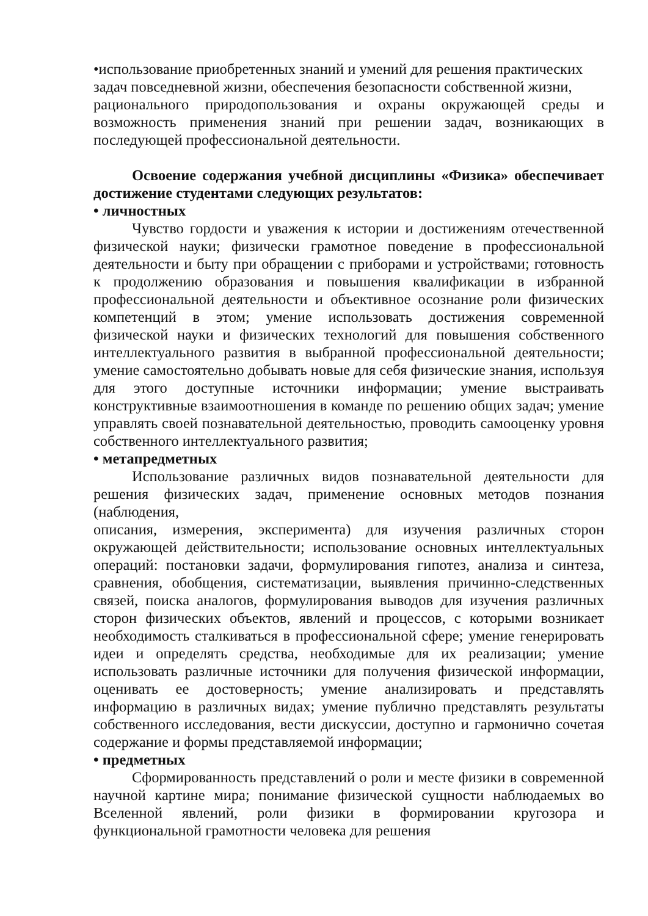•использование приобретенных знаний и умений для решения практических
задач повседневной жизни, обеспечения безопасности собственной жизни,
рационального природопользования и охраны окружающей среды и возможность применения знаний при решении задач, возникающих в последующей профессиональной деятельности.
Освоение содержания учебной дисциплины «Физика» обеспечивает достижение студентами следующих результатов:
• личностных
Чувство гордости и уважения к истории и достижениям отечественной физической науки; физически грамотное поведение в профессиональной деятельности и быту при обращении с приборами и устройствами; готовность к продолжению образования и повышения квалификации в избранной профессиональной деятельности и объективное осознание роли физических компетенций в этом; умение использовать достижения современной физической науки и физических технологий для повышения собственного интеллектуального развития в выбранной профессиональной деятельности; умение самостоятельно добывать новые для себя физические знания, используя для этого доступные источники информации; умение выстраивать конструктивные взаимоотношения в команде по решению общих задач; умение управлять своей познавательной деятельностью, проводить самооценку уровня собственного интеллектуального развития;
• метапредметных
Использование различных видов познавательной деятельности для решения физических задач, применение основных методов познания (наблюдения,
описания, измерения, эксперимента) для изучения различных сторон окружающей действительности; использование основных интеллектуальных операций: постановки задачи, формулирования гипотез, анализа и синтеза, сравнения, обобщения, систематизации, выявления причинно-следственных связей, поиска аналогов, формулирования выводов для изучения различных сторон физических объектов, явлений и процессов, с которыми возникает необходимость сталкиваться в профессиональной сфере; умение генерировать идеи и определять средства, необходимые для их реализации; умение использовать различные источники для получения физической информации, оценивать ее достоверность; умение анализировать и представлять информацию в различных видах; умение публично представлять результаты собственного исследования, вести дискуссии, доступно и гармонично сочетая содержание и формы представляемой информации;
• предметных
Сформированность представлений о роли и месте физики в современной научной картине мира; понимание физической сущности наблюдаемых во Вселенной явлений, роли физики в формировании кругозора и функциональной грамотности человека для решения